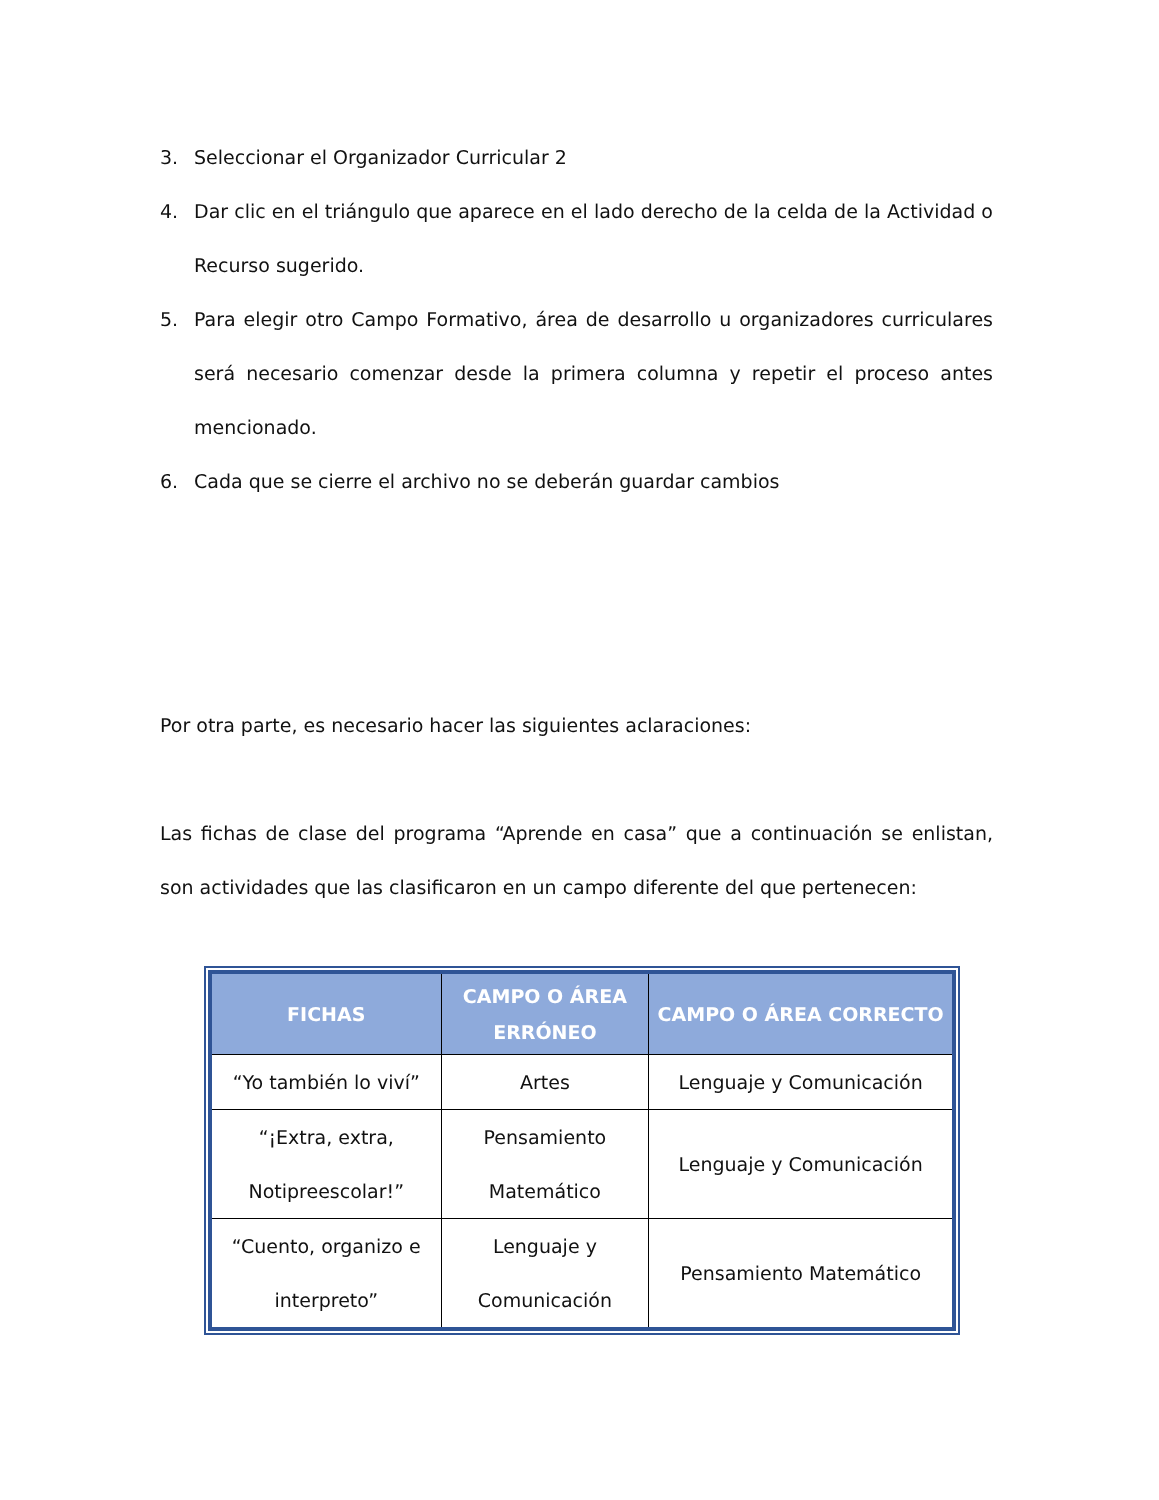3. Seleccionar el Organizador Curricular 2
4. Dar clic en el triángulo que aparece en el lado derecho de la celda de la Actividad o Recurso sugerido.
5. Para elegir otro Campo Formativo, área de desarrollo u organizadores curriculares será necesario comenzar desde la primera columna y repetir el proceso antes mencionado.
6. Cada que se cierre el archivo no se deberán guardar cambios
Por otra parte, es necesario hacer las siguientes aclaraciones:
Las fichas de clase del programa “Aprende en casa” que a continuación se enlistan, son actividades que las clasificaron en un campo diferente del que pertenecen:
| FICHAS | CAMPO O ÁREA ERRÓNEO | CAMPO O ÁREA CORRECTO |
| --- | --- | --- |
| “Yo también lo viví” | Artes | Lenguaje y Comunicación |
| “¡Extra, extra, Notipreescolar!” | Pensamiento Matemático | Lenguaje y Comunicación |
| “Cuento, organizo e interpreto” | Lenguaje y Comunicación | Pensamiento Matemático |